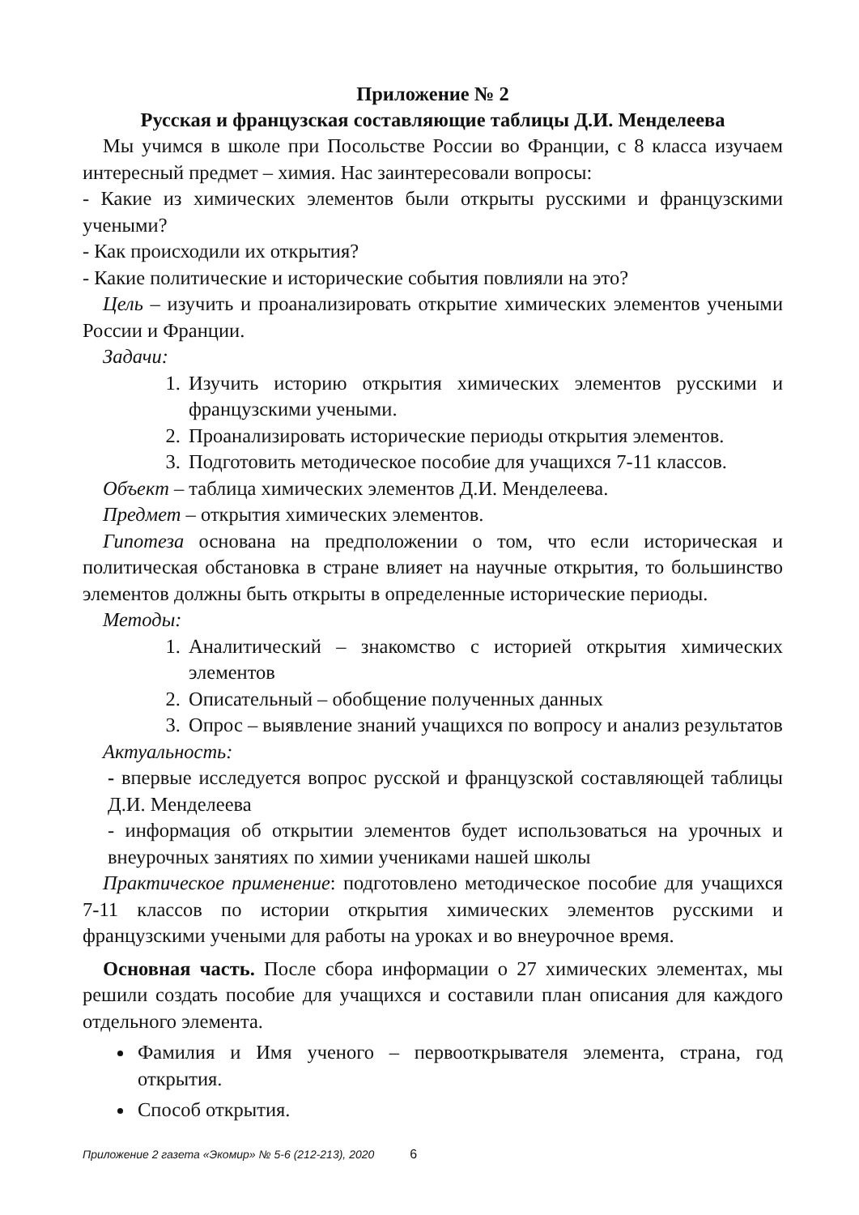Приложение № 2
Русская и французская составляющие таблицы Д.И. Менделеева
Мы учимся в школе при Посольстве России во Франции, с 8 класса изучаем интересный предмет – химия. Нас заинтересовали вопросы:
- Какие из химических элементов были открыты русскими и французскими учеными?
- Как происходили их открытия?
- Какие политические и исторические события повлияли на это?
Цель – изучить и проанализировать открытие химических элементов учеными России и Франции.
Задачи:
1. Изучить историю открытия химических элементов русскими и французскими учеными.
2. Проанализировать исторические периоды открытия элементов.
3. Подготовить методическое пособие для учащихся 7-11 классов.
Объект – таблица химических элементов Д.И. Менделеева.
Предмет – открытия химических элементов.
Гипотеза основана на предположении о том, что если историческая и политическая обстановка в стране влияет на научные открытия, то большинство элементов должны быть открыты в определенные исторические периоды.
Методы:
1. Аналитический – знакомство с историей открытия химических элементов
2. Описательный – обобщение полученных данных
3. Опрос – выявление знаний учащихся по вопросу и анализ результатов
Актуальность:
- впервые исследуется вопрос русской и французской составляющей таблицы Д.И. Менделеева
- информация об открытии элементов будет использоваться на урочных и внеурочных занятиях по химии учениками нашей школы
Практическое применение: подготовлено методическое пособие для учащихся 7-11 классов по истории открытия химических элементов русскими и французскими учеными для работы на уроках и во внеурочное время.
Основная часть. После сбора информации о 27 химических элементах, мы решили создать пособие для учащихся и составили план описания для каждого отдельного элемента.
Фамилия и Имя ученого – первооткрывателя элемента, страна, год открытия.
Способ открытия.
Приложение 2 газета «Экомир» № 5-6 (212-213), 2020 6